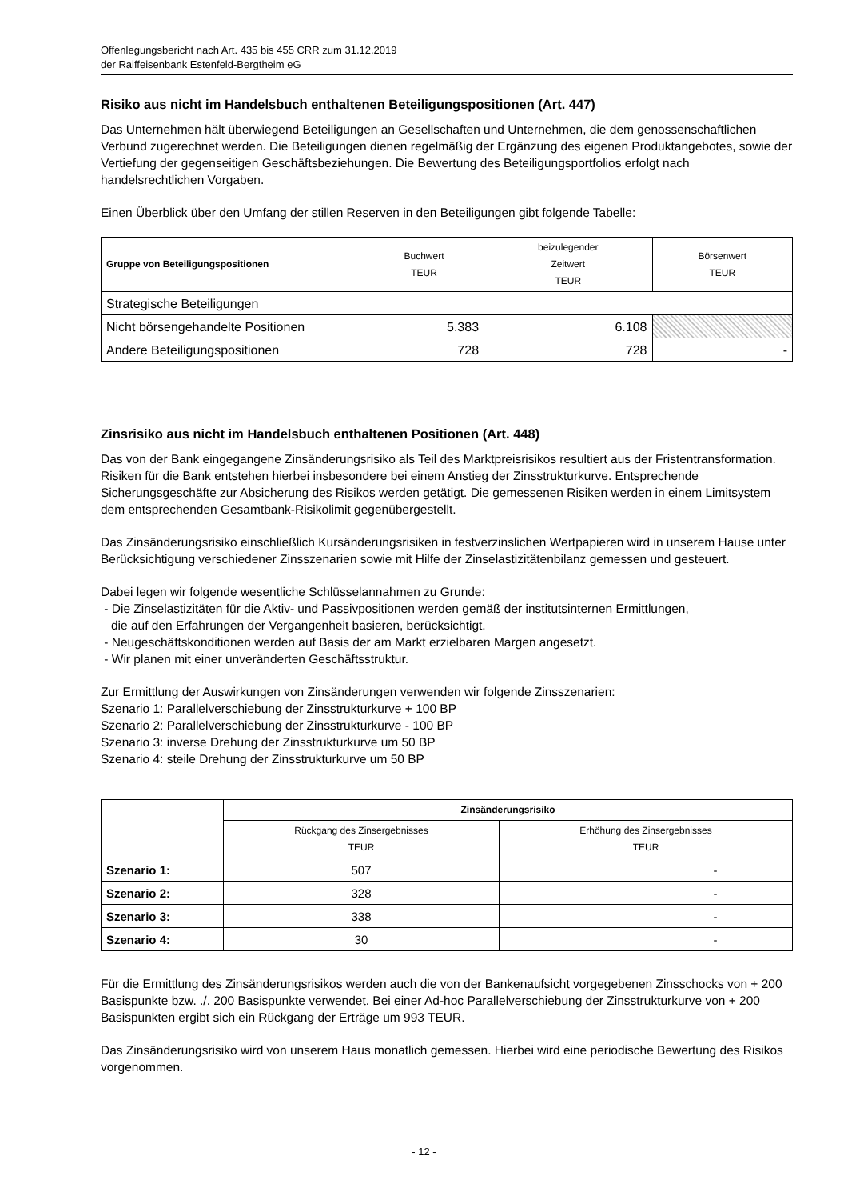Offenlegungsbericht nach Art. 435 bis 455 CRR zum 31.12.2019
der Raiffeisenbank Estenfeld-Bergtheim eG
Risiko aus nicht im Handelsbuch enthaltenen Beteiligungspositionen (Art. 447)
Das Unternehmen hält überwiegend Beteiligungen an Gesellschaften und Unternehmen, die dem genossenschaftlichen Verbund zugerechnet werden. Die Beteiligungen dienen regelmäßig der Ergänzung des eigenen Produktangebotes, sowie der Vertiefung der gegenseitigen Geschäftsbeziehungen. Die Bewertung des Beteiligungsportfolios erfolgt nach handelsrechtlichen Vorgaben.
Einen Überblick über den Umfang der stillen Reserven in den Beteiligungen gibt folgende Tabelle:
| Gruppe von Beteiligungspositionen | Buchwert TEUR | beizulegender Zeitwert TEUR | Börsenwert TEUR |
| --- | --- | --- | --- |
| Strategische Beteiligungen | | | |
| Nicht börsengehandelte Positionen | 5.383 | 6.108 | |
| Andere Beteiligungspositionen | 728 | 728 | - |
Zinsrisiko aus nicht im Handelsbuch enthaltenen Positionen (Art. 448)
Das von der Bank eingegangene Zinsänderungsrisiko als Teil des Marktpreisrisikos resultiert aus der Fristentransformation. Risiken für die Bank entstehen hierbei insbesondere bei einem Anstieg der Zinsstrukturkurve. Entsprechende Sicherungsgeschäfte zur Absicherung des Risikos werden getätigt. Die gemessenen Risiken werden in einem Limitsystem dem entsprechenden Gesamtbank-Risikolimit gegenübergestellt.
Das Zinsänderungsrisiko einschließlich Kursänderungsrisiken in festverzinslichen Wertpapieren wird in unserem Hause unter Berücksichtigung verschiedener Zinsszenarien sowie mit Hilfe der Zinselastizitätenbilanz gemessen und gesteuert.
Dabei legen wir folgende wesentliche Schlüsselannahmen zu Grunde:
- Die Zinselastizitäten für die Aktiv- und Passivpositionen werden gemäß der institutsinternen Ermittlungen,
die auf den Erfahrungen der Vergangenheit basieren, berücksichtigt.
- Neugeschäftskonditionen werden auf Basis der am Markt erzielbaren Margen angesetzt.
- Wir planen mit einer unveränderten Geschäftsstruktur.
Zur Ermittlung der Auswirkungen von Zinsänderungen verwenden wir folgende Zinsszenarien:
Szenario 1: Parallelverschiebung der Zinsstrukturkurve + 100 BP
Szenario 2: Parallelverschiebung der Zinsstrukturkurve - 100 BP
Szenario 3: inverse Drehung der Zinsstrukturkurve um 50 BP
Szenario 4: steile Drehung der Zinsstrukturkurve um 50 BP
| | Zinsänderungsrisiko | |
| --- | --- | --- |
| | Rückgang des Zinsergebnisses TEUR | Erhöhung des Zinsergebnisses TEUR |
| Szenario 1: | 507 | - |
| Szenario 2: | 328 | - |
| Szenario 3: | 338 | - |
| Szenario 4: | 30 | - |
Für die Ermittlung des Zinsänderungsrisikos werden auch die von der Bankenaufsicht vorgegebenen Zinsschocks von + 200 Basispunkte bzw. ./. 200 Basispunkte verwendet. Bei einer Ad-hoc Parallelverschiebung der Zinsstrukturkurve von + 200 Basispunkten ergibt sich ein Rückgang der Erträge um 993 TEUR.
Das Zinsänderungsrisiko wird von unserem Haus monatlich gemessen. Hierbei wird eine periodische Bewertung des Risikos vorgenommen.
- 12 -